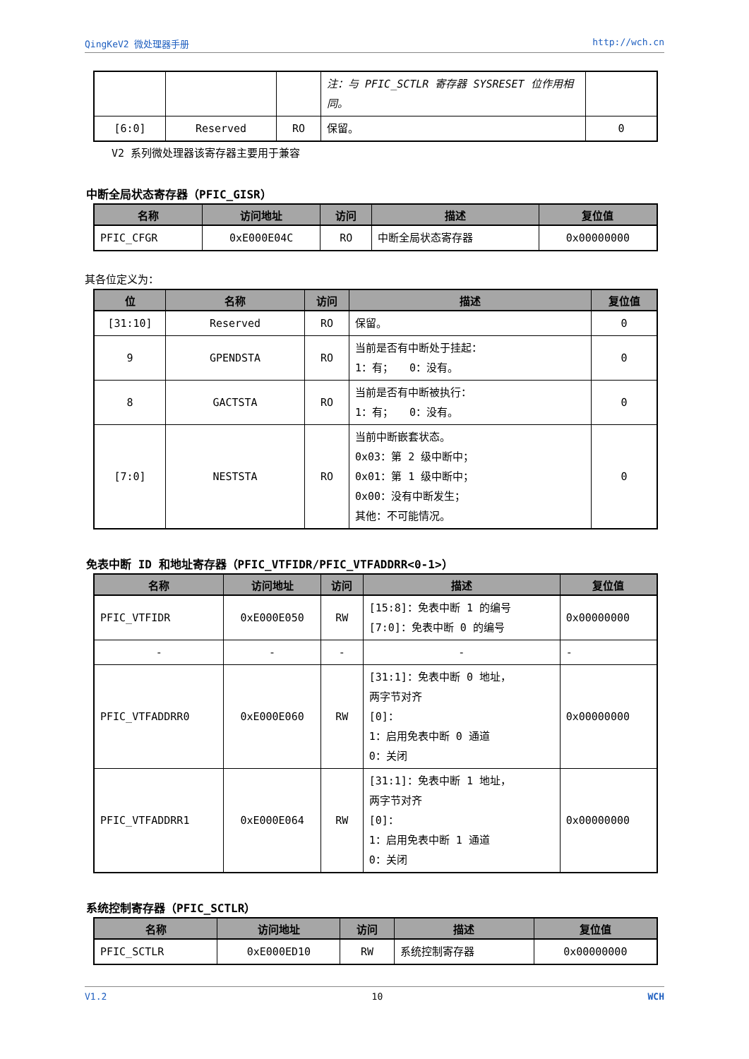QingKeV2 微处理器手册 http://wch.cn
| | | | 注：与 PFIC_SCTLR 寄存器 SYSRESET 位作用相同。 | |
| [6:0] | Reserved | RO | 保留。 | 0 |
V2 系列微处理器该寄存器主要用于兼容
中断全局状态寄存器（PFIC_GISR）
| 名称 | 访问地址 | 访问 | 描述 | 复位值 |
| --- | --- | --- | --- | --- |
| PFIC_CFGR | 0xE000E04C | RO | 中断全局状态寄存器 | 0x00000000 |
其各位定义为：
| 位 | 名称 | 访问 | 描述 | 复位值 |
| --- | --- | --- | --- | --- |
| [31:10] | Reserved | RO | 保留。 | 0 |
| 9 | GPENDSTA | RO | 当前是否有中断处于挂起： 1：有； 0：没有。 | 0 |
| 8 | GACTSTA | RO | 当前是否有中断被执行： 1：有； 0：没有。 | 0 |
| [7:0] | NESTSTA | RO | 当前中断嵌套状态。 0x03：第 2 级中断中； 0x01：第 1 级中断中； 0x00：没有中断发生； 其他：不可能情况。 | 0 |
免表中断 ID 和地址寄存器（PFIC_VTFIDR/PFIC_VTFADDRR<0-1>）
| 名称 | 访问地址 | 访问 | 描述 | 复位值 |
| --- | --- | --- | --- | --- |
| PFIC_VTFIDR | 0xE000E050 | RW | [15:8]：免表中断 1 的编号 [7:0]：免表中断 0 的编号 | 0x00000000 |
| - | - | - | - | - |
| PFIC_VTFADDRR0 | 0xE000E060 | RW | [31:1]：免表中断 0 地址， 两字节对齐 [0]： 1：启用免表中断 0 通道 0：关闭 | 0x00000000 |
| PFIC_VTFADDRR1 | 0xE000E064 | RW | [31:1]：免表中断 1 地址， 两字节对齐 [0]： 1：启用免表中断 1 通道 0：关闭 | 0x00000000 |
系统控制寄存器（PFIC_SCTLR）
| 名称 | 访问地址 | 访问 | 描述 | 复位值 |
| --- | --- | --- | --- | --- |
| PFIC_SCTLR | 0xE000ED10 | RW | 系统控制寄存器 | 0x00000000 |
V1.2 10 WCH